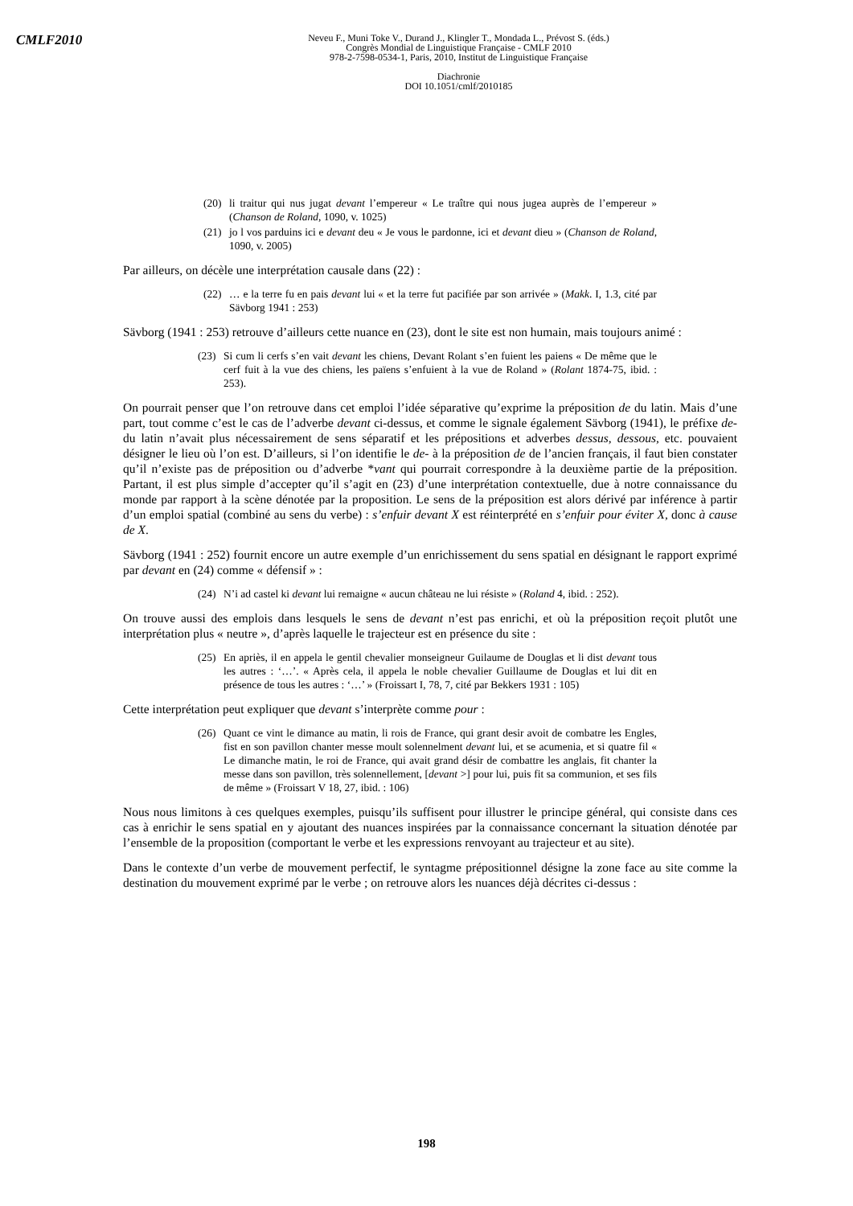CMLF2010
Neveu F., Muni Toke V., Durand J., Klingler T., Mondada L., Prévost S. (éds.)
Congrès Mondial de Linguistique Française - CMLF 2010
978-2-7598-0534-1, Paris, 2010, Institut de Linguistique Française
Diachronie
DOI 10.1051/cmlf/2010185
(20) li traitur qui nus jugat devant l’empereur « Le traître qui nous jugea auprès de l’empereur » (Chanson de Roland, 1090, v. 1025)
(21) jo l vos parduins ici e devant deu « Je vous le pardonne, ici et devant dieu » (Chanson de Roland, 1090, v. 2005)
Par ailleurs, on décèle une interprétation causale dans (22) :
(22) … e la terre fu en pais devant lui « et la terre fut pacifiée par son arrivée » (Makk. I, 1.3, cité par Sävborg 1941 : 253)
Sävborg (1941 : 253) retrouve d’ailleurs cette nuance en (23), dont le site est non humain, mais toujours animé :
(23) Si cum li cerfs s’en vait devant les chiens, Devant Rolant s’en fuient les paiens « De même que le cerf fuit à la vue des chiens, les païens s’enfuient à la vue de Roland » (Rolant 1874-75, ibid. : 253).
On pourrait penser que l’on retrouve dans cet emploi l’idée séparative qu’exprime la préposition de du latin. Mais d’une part, tout comme c’est le cas de l’adverbe devant ci-dessus, et comme le signale également Sävborg (1941), le préfixe de- du latin n’avait plus nécessairement de sens séparatif et les prépositions et adverbes dessus, dessous, etc. pouvaient désigner le lieu où l’on est. D’ailleurs, si l’on identifie le de- à la préposition de de l’ancien français, il faut bien constater qu’il n’existe pas de préposition ou d’adverbe *vant qui pourrait correspondre à la deuxième partie de la préposition. Partant, il est plus simple d’accepter qu’il s’agit en (23) d’une interprétation contextuelle, due à notre connaissance du monde par rapport à la scène dénotée par la proposition. Le sens de la préposition est alors dérivé par inférence à partir d’un emploi spatial (combiné au sens du verbe) : s’enfuir devant X est réinterprété en s’enfuir pour éviter X, donc à cause de X.
Sävborg (1941 : 252) fournit encore un autre exemple d’un enrichissement du sens spatial en désignant le rapport exprimé par devant en (24) comme « défensif » :
(24) N’i ad castel ki devant lui remaigne « aucun château ne lui résiste » (Roland 4, ibid. : 252).
On trouve aussi des emplois dans lesquels le sens de devant n’est pas enrichi, et où la préposition reçoit plutôt une interprétation plus « neutre », d’après laquelle le trajecteur est en présence du site :
(25) En apriès, il en appela le gentil chevalier monseigneur Guilaume de Douglas et li dist devant tous les autres : ‘…’. « Après cela, il appela le noble chevalier Guillaume de Douglas et lui dit en présence de tous les autres : ‘…’ » (Froissart I, 78, 7, cité par Bekkers 1931 : 105)
Cette interprétation peut expliquer que devant s’interprète comme pour :
(26) Quant ce vint le dimance au matin, li rois de France, qui grant desir avoit de combatre les Engles, fist en son pavillon chanter messe moult solennelment devant lui, et se acumenia, et si quatre fil « Le dimanche matin, le roi de France, qui avait grand désir de combattre les anglais, fit chanter la messe dans son pavillon, très solennellement, [devant >] pour lui, puis fit sa communion, et ses fils de même » (Froissart V 18, 27, ibid. : 106)
Nous nous limitons à ces quelques exemples, puisqu’ils suffisent pour illustrer le principe général, qui consiste dans ces cas à enrichir le sens spatial en y ajoutant des nuances inspirées par la connaissance concernant la situation dénotée par l’ensemble de la proposition (comportant le verbe et les expressions renvoyant au trajecteur et au site).
Dans le contexte d’un verbe de mouvement perfectif, le syntagme prépositionnel désigne la zone face au site comme la destination du mouvement exprimé par le verbe ; on retrouve alors les nuances déjà décrites ci-dessus :
198